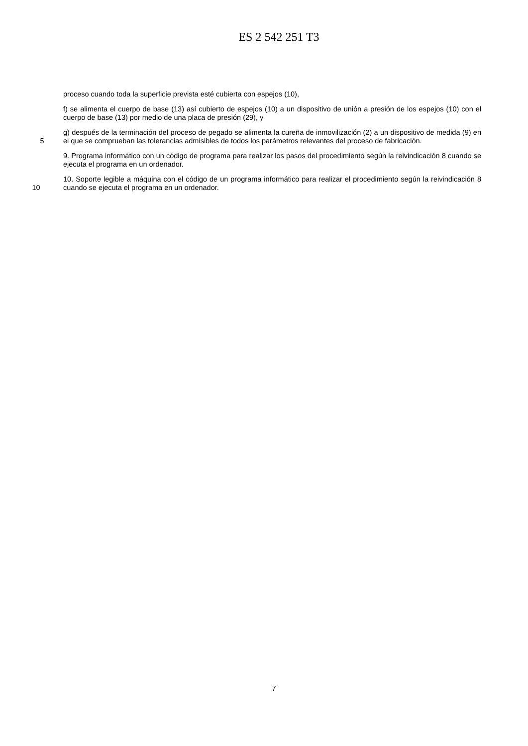ES 2 542 251 T3
proceso cuando toda la superficie prevista esté cubierta con espejos (10),
f) se alimenta el cuerpo de base (13) así cubierto de espejos (10) a un dispositivo de unión a presión de los espejos (10) con el cuerpo de base (13) por medio de una placa de presión (29), y
5 g) después de la terminación del proceso de pegado se alimenta la cureña de inmovilización (2) a un dispositivo de medida (9) en el que se comprueban las tolerancias admisibles de todos los parámetros relevantes del proceso de fabricación.
9. Programa informático con un código de programa para realizar los pasos del procedimiento según la reivindicación 8 cuando se ejecuta el programa en un ordenador.
10 10. Soporte legible a máquina con el código de un programa informático para realizar el procedimiento según la reivindicación 8 cuando se ejecuta el programa en un ordenador.
7